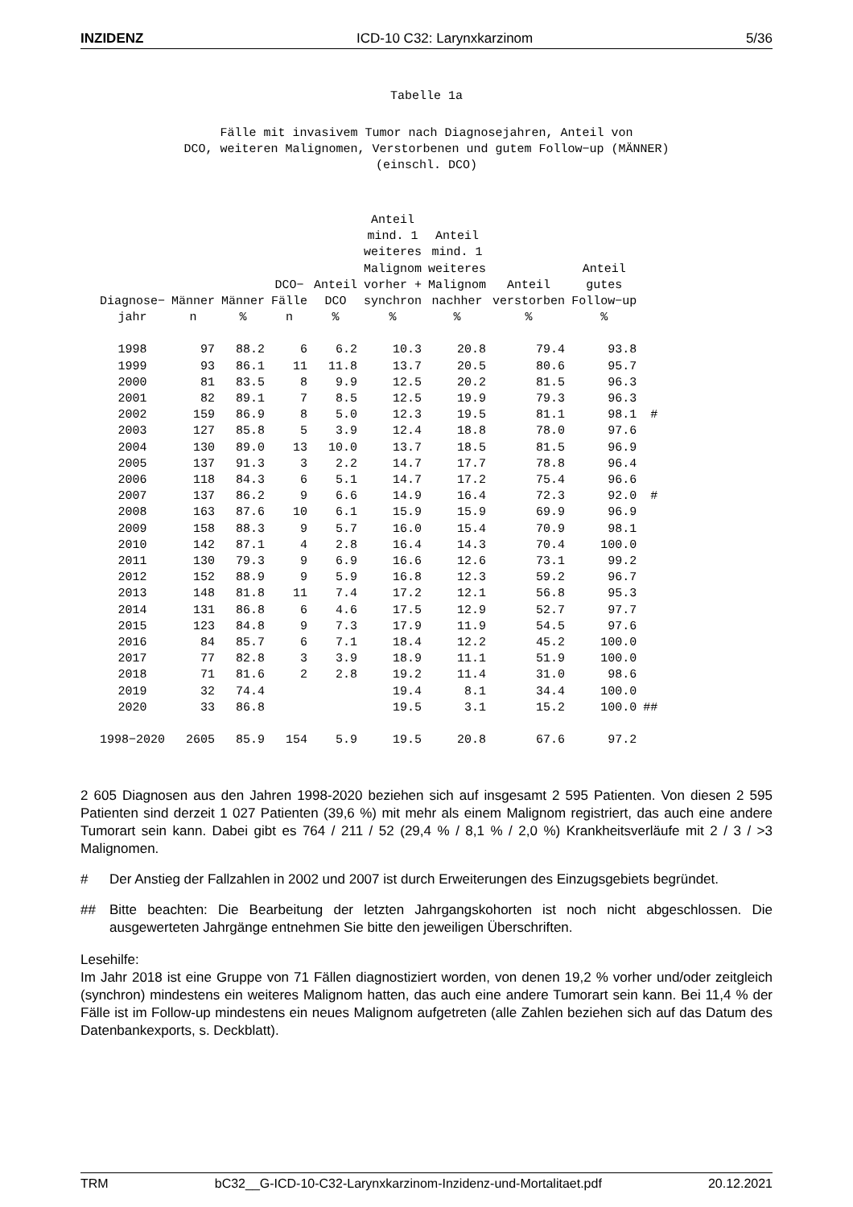INZIDENZ ICD-10 C32: Larynxkarzinom 5/36
Tabelle 1a
Fälle mit invasivem Tumor nach Diagnosejahren, Anteil von
DCO, weiteren Malignomen, Verstorbenen und gutem Follow−up (MÄNNER)
(einschl. DCO)
| Diagnose− jahr | Männer n | Männer % | DCO− Fälle n | Anteil DCO % | Anteil mind. 1 weiteres Malignom vorher + synchron % | Anteil mind. 1 weiteres Malignom nachher % | Anteil verstorben % | Anteil gutes Follow−up % | |
| --- | --- | --- | --- | --- | --- | --- | --- | --- | --- |
| 1998 | 97 | 88.2 | 6 | 6.2 | 10.3 | 20.8 | 79.4 | 93.8 | |
| 1999 | 93 | 86.1 | 11 | 11.8 | 13.7 | 20.5 | 80.6 | 95.7 | |
| 2000 | 81 | 83.5 | 8 | 9.9 | 12.5 | 20.2 | 81.5 | 96.3 | |
| 2001 | 82 | 89.1 | 7 | 8.5 | 12.5 | 19.9 | 79.3 | 96.3 | |
| 2002 | 159 | 86.9 | 8 | 5.0 | 12.3 | 19.5 | 81.1 | 98.1 | # |
| 2003 | 127 | 85.8 | 5 | 3.9 | 12.4 | 18.8 | 78.0 | 97.6 | |
| 2004 | 130 | 89.0 | 13 | 10.0 | 13.7 | 18.5 | 81.5 | 96.9 | |
| 2005 | 137 | 91.3 | 3 | 2.2 | 14.7 | 17.7 | 78.8 | 96.4 | |
| 2006 | 118 | 84.3 | 6 | 5.1 | 14.7 | 17.2 | 75.4 | 96.6 | |
| 2007 | 137 | 86.2 | 9 | 6.6 | 14.9 | 16.4 | 72.3 | 92.0 | # |
| 2008 | 163 | 87.6 | 10 | 6.1 | 15.9 | 15.9 | 69.9 | 96.9 | |
| 2009 | 158 | 88.3 | 9 | 5.7 | 16.0 | 15.4 | 70.9 | 98.1 | |
| 2010 | 142 | 87.1 | 4 | 2.8 | 16.4 | 14.3 | 70.4 | 100.0 | |
| 2011 | 130 | 79.3 | 9 | 6.9 | 16.6 | 12.6 | 73.1 | 99.2 | |
| 2012 | 152 | 88.9 | 9 | 5.9 | 16.8 | 12.3 | 59.2 | 96.7 | |
| 2013 | 148 | 81.8 | 11 | 7.4 | 17.2 | 12.1 | 56.8 | 95.3 | |
| 2014 | 131 | 86.8 | 6 | 4.6 | 17.5 | 12.9 | 52.7 | 97.7 | |
| 2015 | 123 | 84.8 | 9 | 7.3 | 17.9 | 11.9 | 54.5 | 97.6 | |
| 2016 | 84 | 85.7 | 6 | 7.1 | 18.4 | 12.2 | 45.2 | 100.0 | |
| 2017 | 77 | 82.8 | 3 | 3.9 | 18.9 | 11.1 | 51.9 | 100.0 | |
| 2018 | 71 | 81.6 | 2 | 2.8 | 19.2 | 11.4 | 31.0 | 98.6 | |
| 2019 | 32 | 74.4 | | | 19.4 | 8.1 | 34.4 | 100.0 | |
| 2020 | 33 | 86.8 | | | 19.5 | 3.1 | 15.2 | 100.0 | ## |
| 1998−2020 | 2605 | 85.9 | 154 | 5.9 | 19.5 | 20.8 | 67.6 | 97.2 | |
2 605 Diagnosen aus den Jahren 1998-2020 beziehen sich auf insgesamt 2 595 Patienten. Von diesen 2 595 Patienten sind derzeit 1 027 Patienten (39,6 %) mit mehr als einem Malignom registriert, das auch eine andere Tumorart sein kann. Dabei gibt es 764 / 211 / 52 (29,4 % / 8,1 % / 2,0 %) Krankheitsverläufe mit 2 / 3 / >3 Malignomen.
#
Der Anstieg der Fallzahlen in 2002 und 2007 ist durch Erweiterungen des Einzugsgebiets begründet.
##
Bitte beachten: Die Bearbeitung der letzten Jahrgangskohorten ist noch nicht abgeschlossen. Die ausgewerteten Jahrgänge entnehmen Sie bitte den jeweiligen Überschriften.
Lesehilfe:
Im Jahr 2018 ist eine Gruppe von 71 Fällen diagnostiziert worden, von denen 19,2 % vorher und/oder zeitgleich (synchron) mindestens ein weiteres Malignom hatten, das auch eine andere Tumorart sein kann. Bei 11,4 % der Fälle ist im Follow-up mindestens ein neues Malignom aufgetreten (alle Zahlen beziehen sich auf das Datum des Datenbankexports, s. Deckblatt).
TRM bC32__G-ICD-10-C32-Larynxkarzinom-Inzidenz-und-Mortalitaet.pdf 20.12.2021